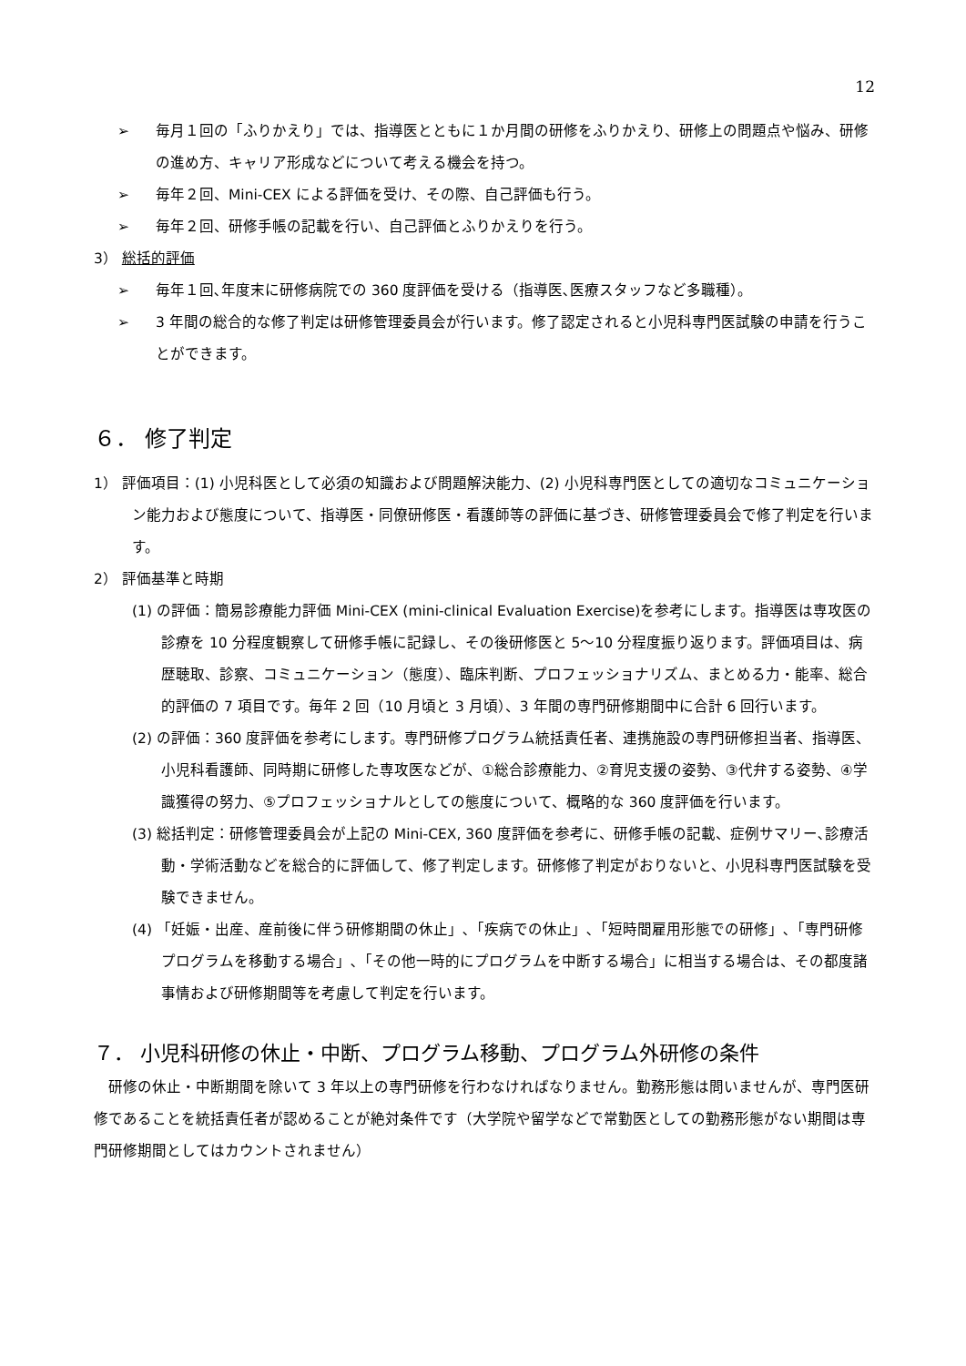12
➢ 毎月１回の「ふりかえり」では、指導医とともに１か月間の研修をふりかえり、研修上の問題点や悩み、研修の進め方、キャリア形成などについて考える機会を持つ。
➢ 毎年２回、Mini-CEX による評価を受け、その際、自己評価も行う。
➢ 毎年２回、研修手帳の記載を行い、自己評価とふりかえりを行う。
3） 総括的評価
➢ 毎年１回､年度末に研修病院での 360 度評価を受ける（指導医､医療スタッフなど多職種）。
➢ 3 年間の総合的な修了判定は研修管理委員会が行います。修了認定されると小児科専門医試験の申請を行うことができます。
６． 修了判定
1） 評価項目：(1) 小児科医として必須の知識および問題解決能力、(2) 小児科専門医としての適切なコミュニケーション能力および態度について、指導医・同僚研修医・看護師等の評価に基づき、研修管理委員会で修了判定を行います。
2） 評価基準と時期
(1) の評価：簡易診療能力評価 Mini-CEX (mini-clinical Evaluation Exercise)を参考にします。指導医は専攻医の診療を 10 分程度観察して研修手帳に記録し、その後研修医と 5～10 分程度振り返ります。評価項目は、病歴聴取、診察、コミュニケーション（態度）、臨床判断、プロフェッショナリズム、まとめる力・能率、総合的評価の 7 項目です。毎年 2 回（10 月頃と 3 月頃）、3 年間の専門研修期間中に合計 6 回行います。
(2) の評価：360 度評価を参考にします。専門研修プログラム統括責任者、連携施設の専門研修担当者、指導医、小児科看護師、同時期に研修した専攻医などが、①総合診療能力、②育児支援の姿勢、③代弁する姿勢、④学識獲得の努力、⑤プロフェッショナルとしての態度について、概略的な 360 度評価を行います。
(3) 総括判定：研修管理委員会が上記の Mini-CEX, 360 度評価を参考に、研修手帳の記載、症例サマリー､診療活動・学術活動などを総合的に評価して、修了判定します。研修修了判定がおりないと、小児科専門医試験を受験できません。
(4) 「妊娠・出産、産前後に伴う研修期間の休止」､「疾病での休止」､「短時間雇用形態での研修」､「専門研修プログラムを移動する場合」､「その他一時的にプログラムを中断する場合」に相当する場合は、その都度諸事情および研修期間等を考慮して判定を行います。
７． 小児科研修の休止・中断、プログラム移動、プログラム外研修の条件
　研修の休止・中断期間を除いて 3 年以上の専門研修を行わなければなりません。勤務形態は問いませんが、専門医研修であることを統括責任者が認めることが絶対条件です（大学院や留学などで常勤医としての勤務形態がない期間は専門研修期間としてはカウントされません）